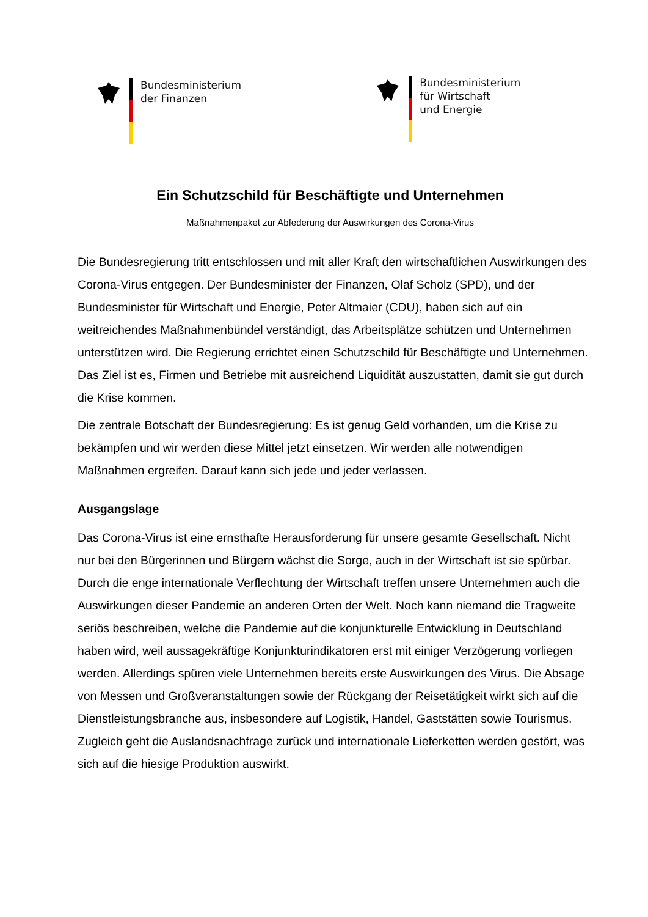Bundesministerium
der Finanzen
Bundesministerium
für Wirtschaft
und Energie
Ein Schutzschild für Beschäftigte und Unternehmen
Maßnahmenpaket zur Abfederung der Auswirkungen des Corona-Virus
Die Bundesregierung tritt entschlossen und mit aller Kraft den wirtschaftlichen Auswirkungen des Corona-Virus entgegen. Der Bundesminister der Finanzen, Olaf Scholz (SPD), und der Bundesminister für Wirtschaft und Energie, Peter Altmaier (CDU), haben sich auf ein weitreichendes Maßnahmenbündel verständigt, das Arbeitsplätze schützen und Unternehmen unterstützen wird. Die Regierung errichtet einen Schutzschild für Beschäftigte und Unternehmen. Das Ziel ist es, Firmen und Betriebe mit ausreichend Liquidität auszustatten, damit sie gut durch die Krise kommen.
Die zentrale Botschaft der Bundesregierung: Es ist genug Geld vorhanden, um die Krise zu bekämpfen und wir werden diese Mittel jetzt einsetzen. Wir werden alle notwendigen Maßnahmen ergreifen. Darauf kann sich jede und jeder verlassen.
Ausgangslage
Das Corona-Virus ist eine ernsthafte Herausforderung für unsere gesamte Gesellschaft. Nicht nur bei den Bürgerinnen und Bürgern wächst die Sorge, auch in der Wirtschaft ist sie spürbar. Durch die enge internationale Verflechtung der Wirtschaft treffen unsere Unternehmen auch die Auswirkungen dieser Pandemie an anderen Orten der Welt. Noch kann niemand die Tragweite seriös beschreiben, welche die Pandemie auf die konjunkturelle Entwicklung in Deutschland haben wird, weil aussagekräftige Konjunkturindikatoren erst mit einiger Verzögerung vorliegen werden. Allerdings spüren viele Unternehmen bereits erste Auswirkungen des Virus. Die Absage von Messen und Großveranstaltungen sowie der Rückgang der Reisetätigkeit wirkt sich auf die Dienstleistungsbranche aus, insbesondere auf Logistik, Handel, Gaststätten sowie Tourismus. Zugleich geht die Auslandsnachfrage zurück und internationale Lieferketten werden gestört, was sich auf die hiesige Produktion auswirkt.